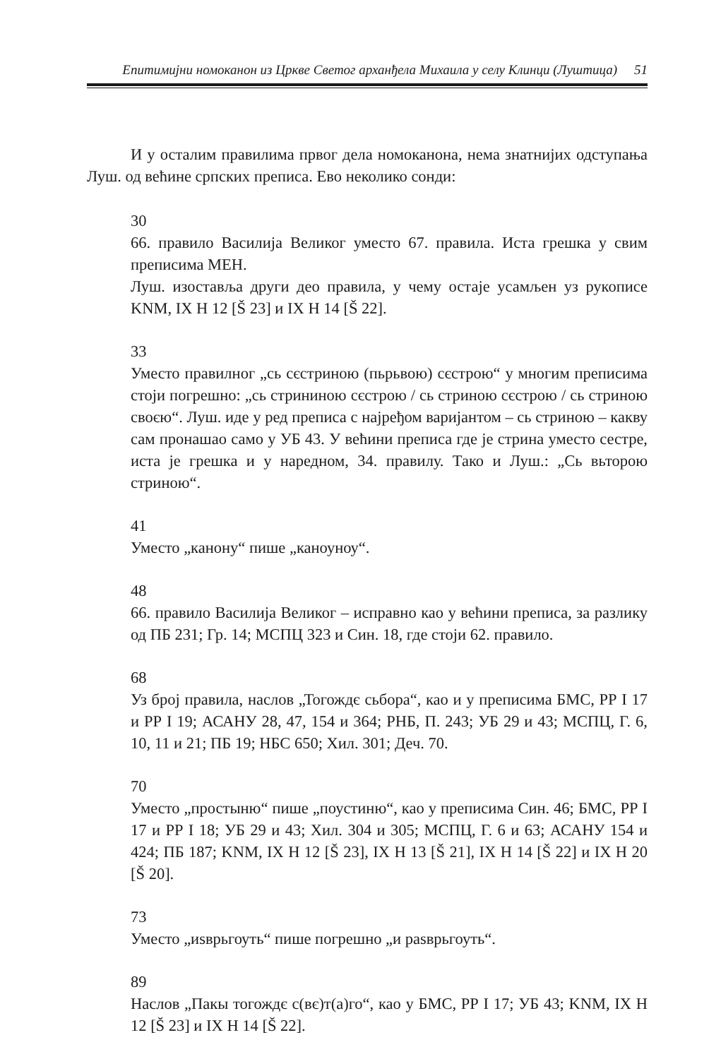Епитимијни номоканон из Цркве Светог арханђела Михаила у селу Клинци (Луштица) 51
И у осталим правилима првог дела номоканона, нема знатнијих одступања Луш. од већине српских преписа. Ево неколико сонди:
30
66. правило Василија Великог уместо 67. правила. Иста грешка у свим преписима МЕН.
Луш. изоставља други део правила, у чему остаје усамљен уз рукописе KNM, IX H 12 [Š 23] и IX H 14 [Š 22].
33
Уместо правилног „сь сєстриною (пьрьвою) сєстрою“ у многим преписима стоји погрешно: „сь стрининою сєстрою / сь стриною сєстрою / сь стриною своєю“. Луш. иде у ред преписа с најређом варијантом – сь стриною – какву сам пронашао само у УБ 43. У већини преписа где је стрина уместо сестре, иста је грешка и у наредном, 34. правилу. Тако и Луш.: „Сь вьторою стриною“.
41
Уместо „канону“ пише „каноуноу“.
48
66. правило Василија Великог – исправно као у већини преписа, за разлику од ПБ 231; Гр. 14; МСПЦ 323 и Син. 18, где стоји 62. правило.
68
Уз број правила, наслов „Тогождє сьбора“, као и у преписима БМС, РР I 17 и РР I 19; АСАНУ 28, 47, 154 и 364; РНБ, П. 243; УБ 29 и 43; МСПЦ, Г. 6, 10, 11 и 21; ПБ 19; НБС 650; Хил. 301; Деч. 70.
70
Уместо „простыню“ пише „поустиню“, као у преписима Син. 46; БМС, РР I 17 и РР I 18; УБ 29 и 43; Хил. 304 и 305; МСПЦ, Г. 6 и 63; АСАНУ 154 и 424; ПБ 187; KNM, IX H 12 [Š 23], IX H 13 [Š 21], IX H 14 [Š 22] и IX H 20 [Š 20].
73
Уместо „иѕврьгоуть“ пише погрешно „и раѕврьгоуть“.
89
Наслов „Пакы тогождє с(вє)т(а)го“, као у БМС, РР I 17; УБ 43; KNM, IX H 12 [Š 23] и IX H 14 [Š 22].